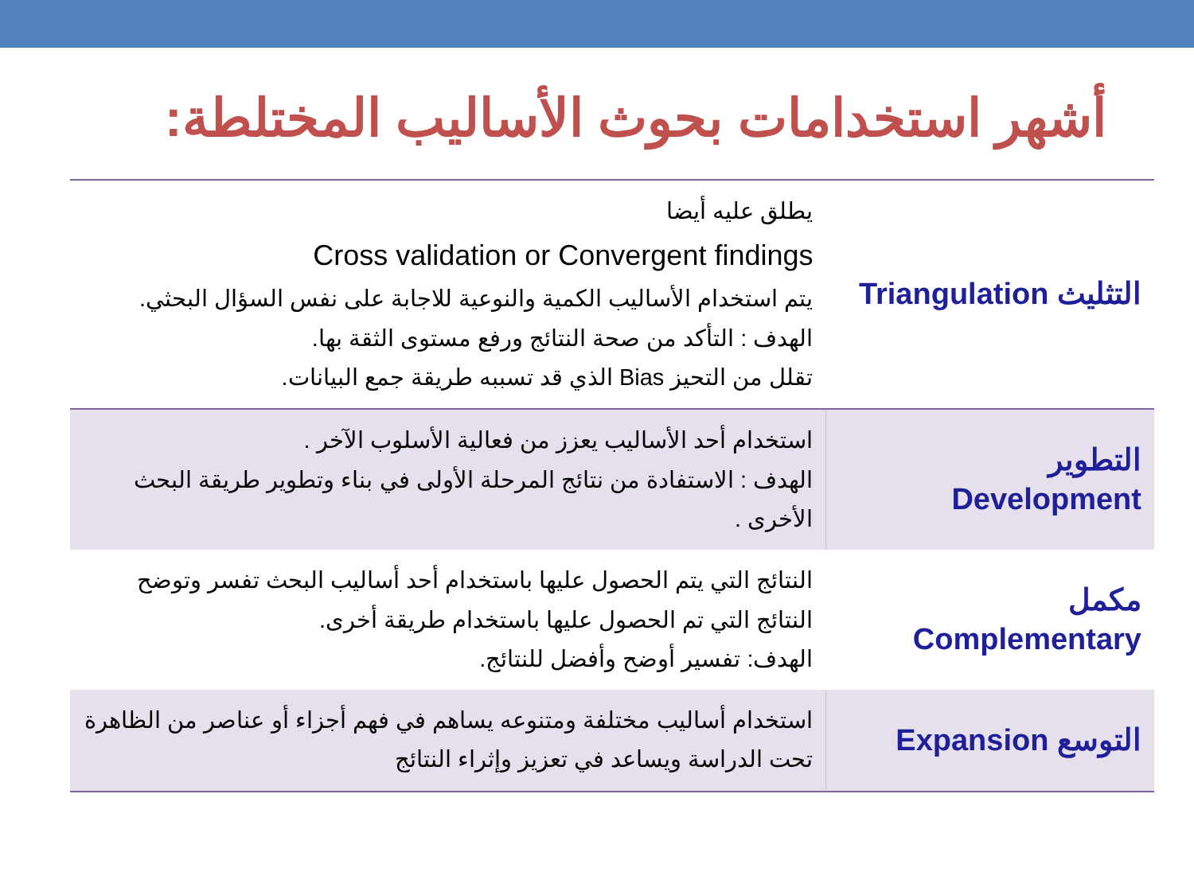أشهر استخدامات بحوث الأساليب المختلطة:
| التثليث Triangulation | يطلق عليه أيضا Cross validation or Convergent findings يتم استخدام الأساليب الكمية والنوعية للاجابة على نفس السؤال البحثي. الهدف : التأكد من صحة النتائج ورفع مستوى الثقة بها. تقلل من التحيز Bias الذي قد تسببه طريقة جمع البيانات. |
| التطوير Development | استخدام أحد الأساليب يعزز من فعالية الأسلوب الآخر . الهدف : الاستفادة من نتائج المرحلة الأولى في بناء وتطوير طريقة البحث الأخرى . |
| مكمل Complementary | النتائج التي يتم الحصول عليها باستخدام أحد أساليب البحث تفسر وتوضح النتائج التي تم الحصول عليها باستخدام طريقة أخرى. الهدف: تفسير أوضح وأفضل للنتائج. |
| التوسع Expansion | استخدام أساليب مختلفة ومتنوعه يساهم في فهم أجزاء أو عناصر من الظاهرة تحت الدراسة ويساعد في تعزيز وإثراء النتائج |